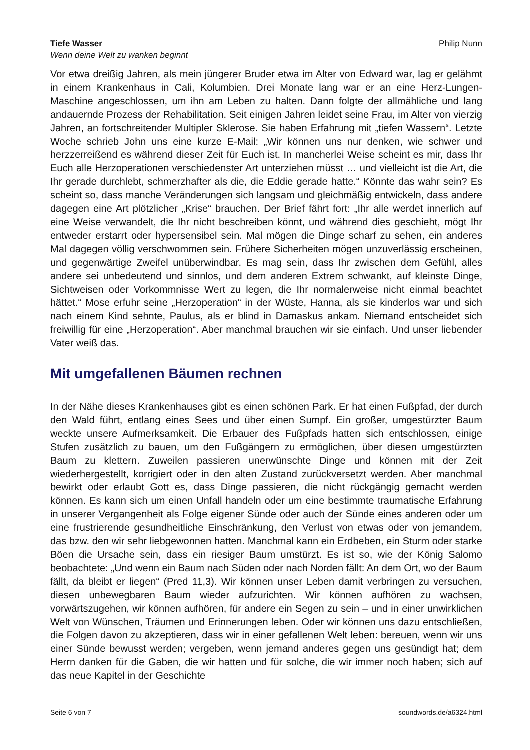Tiefe Wasser
Wenn deine Welt zu wanken beginnt
Philip Nunn
Vor etwa dreißig Jahren, als mein jüngerer Bruder etwa im Alter von Edward war, lag er gelähmt in einem Krankenhaus in Cali, Kolumbien. Drei Monate lang war er an eine Herz-Lungen-Maschine angeschlossen, um ihn am Leben zu halten. Dann folgte der allmähliche und lang andauernde Prozess der Rehabilitation. Seit einigen Jahren leidet seine Frau, im Alter von vierzig Jahren, an fortschreitender Multipler Sklerose. Sie haben Erfahrung mit „tiefen Wassern“. Letzte Woche schrieb John uns eine kurze E-Mail: „Wir können uns nur denken, wie schwer und herzzerreißend es während dieser Zeit für Euch ist. In mancherlei Weise scheint es mir, dass Ihr Euch alle Herzoperationen verschiedenster Art unterziehen müsst … und vielleicht ist die Art, die Ihr gerade durchlebt, schmerzhafter als die, die Eddie gerade hatte.“ Könnte das wahr sein? Es scheint so, dass manche Veränderungen sich langsam und gleichmäßig entwickeln, dass andere dagegen eine Art plötzlicher „Krise“ brauchen. Der Brief fährt fort: „Ihr alle werdet innerlich auf eine Weise verwandelt, die Ihr nicht beschreiben könnt, und während dies geschieht, mögt Ihr entweder erstarrt oder hypersensibel sein. Mal mögen die Dinge scharf zu sehen, ein anderes Mal dagegen völlig verschwommen sein. Frühere Sicherheiten mögen unzuverlässig erscheinen, und gegenwärtige Zweifel unüberwindbar. Es mag sein, dass Ihr zwischen dem Gefühl, alles andere sei unbedeutend und sinnlos, und dem anderen Extrem schwankt, auf kleinste Dinge, Sichtweisen oder Vorkommnisse Wert zu legen, die Ihr normalerweise nicht einmal beachtet hättet.“ Mose erfuhr seine „Herzoperation“ in der Wüste, Hanna, als sie kinderlos war und sich nach einem Kind sehnte, Paulus, als er blind in Damaskus ankam. Niemand entscheidet sich freiwillig für eine „Herzoperation“. Aber manchmal brauchen wir sie einfach. Und unser liebender Vater weiß das.
Mit umgefallenen Bäumen rechnen
In der Nähe dieses Krankenhauses gibt es einen schönen Park. Er hat einen Fußpfad, der durch den Wald führt, entlang eines Sees und über einen Sumpf. Ein großer, umgestürzter Baum weckte unsere Aufmerksamkeit. Die Erbauer des Fußpfads hatten sich entschlossen, einige Stufen zusätzlich zu bauen, um den Fußgängern zu ermöglichen, über diesen umgestürzten Baum zu klettern. Zuweilen passieren unerwünschte Dinge und können mit der Zeit wiederhergestellt, korrigiert oder in den alten Zustand zurückversetzt werden. Aber manchmal bewirkt oder erlaubt Gott es, dass Dinge passieren, die nicht rückgängig gemacht werden können. Es kann sich um einen Unfall handeln oder um eine bestimmte traumatische Erfahrung in unserer Vergangenheit als Folge eigener Sünde oder auch der Sünde eines anderen oder um eine frustrierende gesundheitliche Einschränkung, den Verlust von etwas oder von jemandem, das bzw. den wir sehr liebgewonnen hatten. Manchmal kann ein Erdbeben, ein Sturm oder starke Böen die Ursache sein, dass ein riesiger Baum umstürzt. Es ist so, wie der König Salomo beobachtete: „Und wenn ein Baum nach Süden oder nach Norden fällt: An dem Ort, wo der Baum fällt, da bleibt er liegen“ (Pred 11,3). Wir können unser Leben damit verbringen zu versuchen, diesen unbewegbaren Baum wieder aufzurichten. Wir können aufhören zu wachsen, vorwärtszugehen, wir können aufhören, für andere ein Segen zu sein – und in einer unwirklichen Welt von Wünschen, Träumen und Erinnerungen leben. Oder wir können uns dazu entschließen, die Folgen davon zu akzeptieren, dass wir in einer gefallenen Welt leben: bereuen, wenn wir uns einer Sünde bewusst werden; vergeben, wenn jemand anderes gegen uns gesündigt hat; dem Herrn danken für die Gaben, die wir hatten und für solche, die wir immer noch haben; sich auf das neue Kapitel in der Geschichte
Seite 6 von 7 soundwords.de/a6324.html